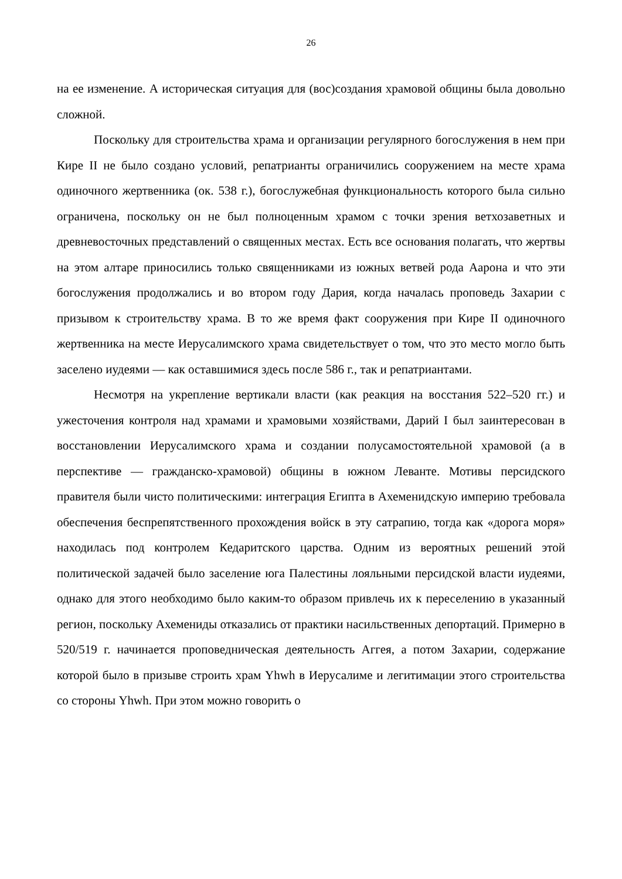26
на ее изменение. А историческая ситуация для (вос)создания храмовой общины была довольно сложной.
Поскольку для строительства храма и организации регулярного богослужения в нем при Кире II не было создано условий, репатрианты ограничились сооружением на месте храма одиночного жертвенника (ок. 538 г.), богослужебная функциональность которого была сильно ограничена, поскольку он не был полноценным храмом с точки зрения ветхозаветных и древневосточных представлений о священных местах. Есть все основания полагать, что жертвы на этом алтаре приносились только священниками из южных ветвей рода Аарона и что эти богослужения продолжались и во втором году Дария, когда началась проповедь Захарии с призывом к строительству храма. В то же время факт сооружения при Кире II одиночного жертвенника на месте Иерусалимского храма свидетельствует о том, что это место могло быть заселено иудеями — как оставшимися здесь после 586 г., так и репатриантами.
Несмотря на укрепление вертикали власти (как реакция на восстания 522–520 гг.) и ужесточения контроля над храмами и храмовыми хозяйствами, Дарий I был заинтересован в восстановлении Иерусалимского храма и создании полусамостоятельной храмовой (а в перспективе — гражданско-храмовой) общины в южном Леванте. Мотивы персидского правителя были чисто политическими: интеграция Египта в Ахеменидскую империю требовала обеспечения беспрепятственного прохождения войск в эту сатрапию, тогда как «дорога моря» находилась под контролем Кедаритского царства. Одним из вероятных решений этой политической задачей было заселение юга Палестины лояльными персидской власти иудеями, однако для этого необходимо было каким-то образом привлечь их к переселению в указанный регион, поскольку Ахемениды отказались от практики насильственных депортаций. Примерно в 520/519 г. начинается проповедническая деятельность Аггея, а потом Захарии, содержание которой было в призыве строить храм Yhwh в Иерусалиме и легитимации этого строительства со стороны Yhwh. При этом можно говорить о